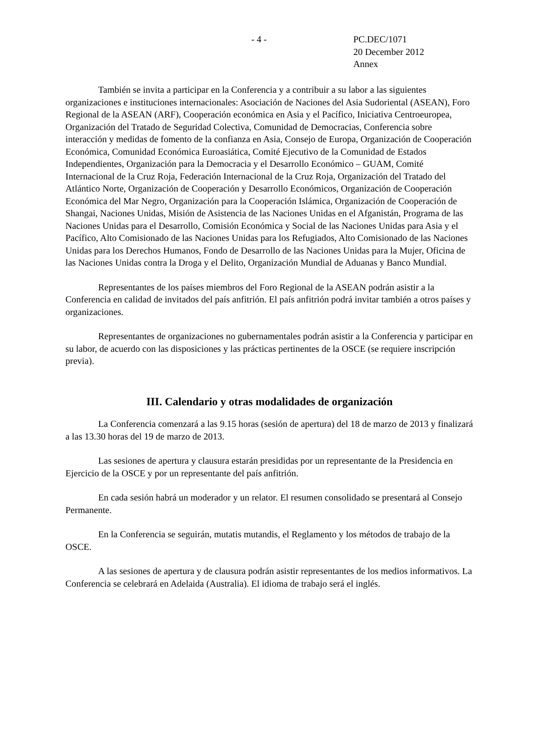- 4 - PC.DEC/1071
20 December 2012
Annex
También se invita a participar en la Conferencia y a contribuir a su labor a las siguientes organizaciones e instituciones internacionales: Asociación de Naciones del Asia Sudoriental (ASEAN), Foro Regional de la ASEAN (ARF), Cooperación económica en Asia y el Pacífico, Iniciativa Centroeuropea, Organización del Tratado de Seguridad Colectiva, Comunidad de Democracias, Conferencia sobre interacción y medidas de fomento de la confianza en Asia, Consejo de Europa, Organización de Cooperación Económica, Comunidad Económica Euroasiática, Comité Ejecutivo de la Comunidad de Estados Independientes, Organización para la Democracia y el Desarrollo Económico – GUAM, Comité Internacional de la Cruz Roja, Federación Internacional de la Cruz Roja, Organización del Tratado del Atlántico Norte, Organización de Cooperación y Desarrollo Económicos, Organización de Cooperación Económica del Mar Negro, Organización para la Cooperación Islámica, Organización de Cooperación de Shangai, Naciones Unidas, Misión de Asistencia de las Naciones Unidas en el Afganistán, Programa de las Naciones Unidas para el Desarrollo, Comisión Económica y Social de las Naciones Unidas para Asia y el Pacífico, Alto Comisionado de las Naciones Unidas para los Refugiados, Alto Comisionado de las Naciones Unidas para los Derechos Humanos, Fondo de Desarrollo de las Naciones Unidas para la Mujer, Oficina de las Naciones Unidas contra la Droga y el Delito, Organización Mundial de Aduanas y Banco Mundial.
Representantes de los países miembros del Foro Regional de la ASEAN podrán asistir a la Conferencia en calidad de invitados del país anfitrión. El país anfitrión podrá invitar también a otros países y organizaciones.
Representantes de organizaciones no gubernamentales podrán asistir a la Conferencia y participar en su labor, de acuerdo con las disposiciones y las prácticas pertinentes de la OSCE (se requiere inscripción previa).
III. Calendario y otras modalidades de organización
La Conferencia comenzará a las 9.15 horas (sesión de apertura) del 18 de marzo de 2013 y finalizará a las 13.30 horas del 19 de marzo de 2013.
Las sesiones de apertura y clausura estarán presididas por un representante de la Presidencia en Ejercicio de la OSCE y por un representante del país anfitrión.
En cada sesión habrá un moderador y un relator. El resumen consolidado se presentará al Consejo Permanente.
En la Conferencia se seguirán, mutatis mutandis, el Reglamento y los métodos de trabajo de la OSCE.
A las sesiones de apertura y de clausura podrán asistir representantes de los medios informativos. La Conferencia se celebrará en Adelaida (Australia). El idioma de trabajo será el inglés.